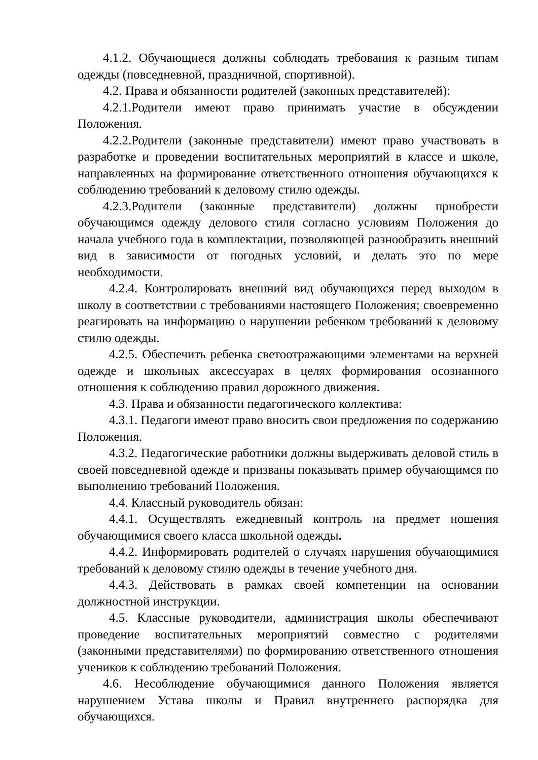4.1.2. Обучающиеся должны соблюдать требования к разным типам одежды (повседневной, праздничной, спортивной).
4.2. Права и обязанности родителей (законных представителей):
4.2.1.Родители имеют право принимать участие в обсуждении Положения.
4.2.2.Родители (законные представители) имеют право участвовать в разработке и проведении воспитательных мероприятий в классе и школе, направленных на формирование ответственного отношения обучающихся к соблюдению требований к деловому стилю одежды.
4.2.3.Родители (законные представители) должны приобрести обучающимся одежду делового стиля согласно условиям Положения до начала учебного года в комплектации, позволяющей разнообразить внешний вид в зависимости от погодных условий, и делать это по мере необходимости.
4.2.4. Контролировать внешний вид обучающихся перед выходом в школу в соответствии с требованиями настоящего Положения; своевременно реагировать на информацию о нарушении ребенком требований к деловому стилю одежды.
4.2.5. Обеспечить ребенка светоотражающими элементами на верхней одежде и школьных аксессуарах в целях формирования осознанного отношения к соблюдению правил дорожного движения.
4.3. Права и обязанности педагогического коллектива:
4.3.1. Педагоги имеют право вносить свои предложения по содержанию Положения.
4.3.2. Педагогические работники должны выдерживать деловой стиль в своей повседневной одежде и призваны показывать пример обучающимся по выполнению требований Положения.
4.4. Классный руководитель обязан:
4.4.1. Осуществлять ежедневный контроль на предмет ношения обучающимися своего класса школьной одежды.
4.4.2. Информировать родителей о случаях нарушения обучающимися требований к деловому стилю одежды в течение учебного дня.
4.4.3. Действовать в рамках своей компетенции на основании должностной инструкции.
4.5. Классные руководители, администрация школы обеспечивают проведение воспитательных мероприятий совместно с родителями (законными представителями) по формированию ответственного отношения учеников к соблюдению требований Положения.
4.6. Несоблюдение обучающимися данного Положения является нарушением Устава школы и Правил внутреннего распорядка для обучающихся.